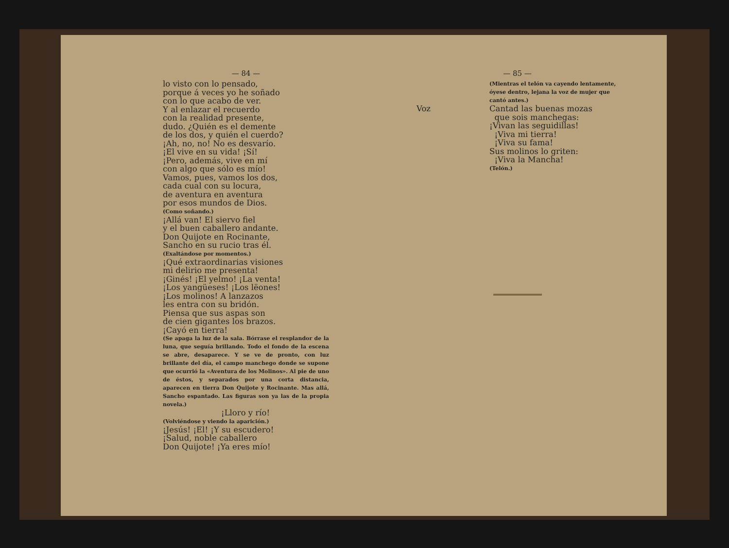— 84 —
lo visto con lo pensado,
porque á veces yo he soñado
con lo que acabo de ver.
Y al enlazar el recuerdo
con la realidad presente,
dudo. ¿Quién es el demente
de los dos, y quién el cuerdo?
¡Ah, no, no! No es desvarío.
¡El vive en su vida! ¡Sí!
¡Pero, además, vive en mí
con algo que sólo es mío!
Vamos, pues, vamos los dos,
cada cual con su locura,
de aventura en aventura
por esos mundos de Dios.
(Como soñando.)
¡Allá van! El siervo fiel
y el buen caballero andante.
Don Quijote en Rocinante,
Sancho en su rucio tras él.
(Exaltándose por momentos.)
¡Qué extraordinarias visiones
mi delirio me presenta!
¡Ginés! ¡El yelmo! ¡La venta!
¡Los yangüeses! ¡Los lëones!
¡Los molinos! A lanzazos
les entra con su bridón.
Piensa que sus aspas son
de cien gigantes los brazos.
¡Cayó en tierra!
(Se apaga la luz de la sala. Bórrase el resplandor de la luna, que seguía brillando. Todo el fondo de la escena se abre, desaparece. Y se ve de pronto, con luz brillante del día, el campo manchego donde se supone que ocurrió la «Aventura de los Molinos». Al pie de uno de éstos, y separados por una corta distancia, aparecen en tierra Don Quijote y Rocinante. Mas allá, Sancho espantado. Las figuras son ya las de la propia novela.)
¡Lloro y río!
(Volviéndose y viendo la aparición.)
¡Jesús! ¡El! ¡Y su escudero!
¡Salud, noble caballero
Don Quijote! ¡Ya eres mío!
— 85 —
(Mientras el telón va cayendo lentamente, óyese dentro, lejana la voz de mujer que cantó antes.)
Voz Cantad las buenas mozas
que sois manchegas:
¡Vivan las seguidillas!
¡Viva mi tierra!
¡Viva su fama!
Sus molinos lo griten:
¡Viva la Mancha!
(Telón.)